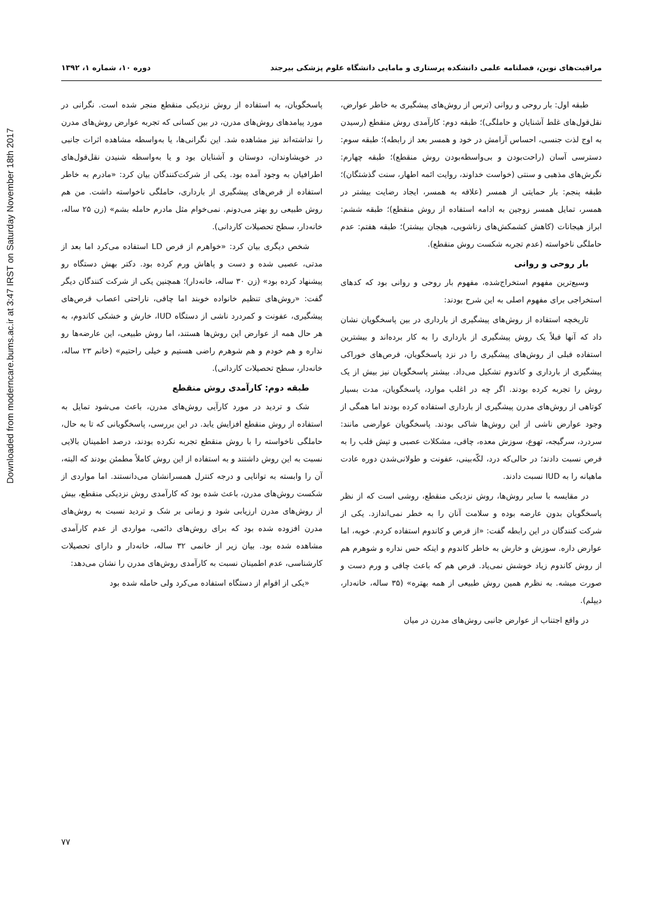Downloaded from moderncare.bums.ac.ir at 3:47 IRST on Saturday November 18th 2017
مراقبت‌های نوین، فصلنامه علمی دانشکده پرستاری و مامایی دانشگاه علوم پزشکی بیرجند دوره ۱۰، شماره ۱، ۱۳۹۲
طبقه اول: بار روحی و روانی (ترس از روش‌های پیشگیری به خاطر عوارض، نقل‌قول‌های غلط آشنایان و حاملگی)؛ طبقه دوم: کارآمدی روش منقطع (رسیدن به اوج لذت جنسی، احساس آرامش در خود و همسر بعد از رابطه)؛ طبقه سوم: دسترسی آسان (راحت‌بودن و بی‌واسطه‌بودن روش منقطع)؛ طبقه چهارم: نگرش‌های مذهبی و سنتی (خواست خداوند، روایت ائمه اطهار، سنت گذشتگان)؛ طبقه پنجم: بار حمایتی از همسر (علاقه به همسر، ایجاد رضایت بیشتر در همسر، تمایل همسر زوجین به ادامه استفاده از روش منقطع)؛ طبقه ششم: ابراز هیجانات (کاهش کشمکش‌های زناشویی، هیجان بیشتر)؛ طبقه هفتم: عدم حاملگی ناخواسته (عدم تجربه شکست روش منقطع).
بار روحی و روانی
وسیع‌ترین مفهوم استخراج‌شده، مفهوم بار روحی و روانی بود که کدهای استخراجی برای مفهوم اصلی به این شرح بودند:
تاریخچه استفاده از روش‌های پیشگیری از بارداری در بین پاسخگویان نشان داد که آنها قبلاً یک روش پیشگیری از بارداری را به کار برده‌اند و بیشترین استفاده قبلی از روش‌های پیشگیری را در نزد پاسخگویان، قرص‌های خوراکی پیشگیری از بارداری و کاندوم تشکیل می‌داد. بیشتر پاسخگویان نیز بیش از یک روش را تجربه کرده بودند. اگر چه در اغلب موارد، پاسخگویان، مدت بسیار کوتاهی از روش‌های مدرن پیشگیری از بارداری استفاده کرده بودند اما همگی از وجود عوارض ناشی از این روش‌ها شاکی بودند. پاسخگویان عوارضی مانند: سردرد، سرگیجه، تهوع، سوزش معده، چاقی، مشکلات عصبی و تپش قلب را به قرص نسبت دادند؛ در حالی‌که درد، لکّه‌بینی، عفونت و طولانی‌شدن دوره عادت ماهیانه را به IUD نسبت دادند.
در مقایسه با سایر روش‌ها، روش نزدیکی منقطع، روشی است که از نظر پاسخگویان بدون عارضه بوده و سلامت آنان را به خطر نمی‌اندازد. یکی از شرکت کنندگان در این رابطه گفت: «از قرص و کاندوم استفاده کردم. خوبه، اما عوارض داره. سوزش و خارش به خاطر کاندوم و اینکه حس نداره و شوهرم هم از روش کاندوم زیاد خوشش نمی‌یاد. قرص هم که باعث چاقی و ورم دست و صورت میشه. به نظرم همین روش طبیعی از همه بهتره» (۳۵ ساله، خانه‌دار، دیپلم).
در واقع اجتناب از عوارض جانبی روش‌های مدرن در میان
پاسخگویان، به استفاده از روش نزدیکی منقطع منجر شده است. نگرانی در مورد پیامدهای روش‌های مدرن، در بین کسانی که تجربه عوارض روش‌های مدرن را نداشته‌اند نیز مشاهده شد. این نگرانی‌ها، یا به‌واسطه مشاهده اثرات جانبی در خویشاوندان، دوستان و آشنایان بود و یا به‌واسطه شنیدن نقل‌قول‌های اطرافیان به وجود آمده بود. یکی از شرکت‌کنندگان بیان کرد: «مادرم به خاطر استفاده از قرص‌های پیشگیری از بارداری، حاملگی ناخواسته داشت. من هم روش طبیعی رو بهتر می‌دونم. نمی‌خوام مثل مادرم حامله بشم» (زن ۲۵ ساله، خانه‌دار، سطح تحصیلات کاردانی).
شخص دیگری بیان کرد: «خواهرم از قرص LD استفاده می‌کرد اما بعد از مدتی، عصبی شده و دست و پاهاش ورم کرده بود. دکتر بهش دستگاه رو پیشنهاد کرده بود» (زن ۳۰ ساله، خانه‌دار)؛ همچنین یکی از شرکت کنندگان دیگر گفت: «روش‌های تنظیم خانواده خوبند اما چاقی، ناراحتی اعصاب قرص‌های پیشگیری، عفونت و کمردرد ناشی از دستگاه IUD، خارش و خشکی کاندوم، به هر حال همه از عوارض این روش‌ها هستند، اما روش طبیعی، این عارضه‌ها رو نداره و هم خودم و هم شوهرم راضی هستیم و خیلی راحتیم» (خانم ۲۳ ساله، خانه‌دار، سطح تحصیلات کاردانی).
طبقه دوم: کارآمدی روش منقطع
شک و تردید در مورد کارآیی روش‌های مدرن، باعث می‌شود تمایل به استفاده از روش منقطع افزایش یابد. در این بررسی، پاسخگویانی که تا به حال، حاملگی ناخواسته را با روش منقطع تجربه نکرده بودند، درصد اطمینان بالایی نسبت به این روش داشتند و به استفاده از این روش کاملاً مطمئن بودند که البته، آن را وابسته به توانایی و درجه کنترل همسرانشان می‌دانستند. اما مواردی از شکست روش‌های مدرن، باعث شده بود که کارآمدی روش نزدیکی منقطع، بیش از روش‌های مدرن ارزیابی شود و زمانی بر شک و تردید نسبت به روش‌های مدرن افزوده شده بود که برای روش‌های دائمی، مواردی از عدم کارآمدی مشاهده شده بود. بیان زیر از خانمی ۳۲ ساله، خانه‌دار و دارای تحصیلات کارشناسی، عدم اطمینان نسبت به کارآمدی روش‌های مدرن را نشان می‌دهد:
«یکی از اقوام از دستگاه استفاده می‌کرد ولی حامله شده بود
۷۷